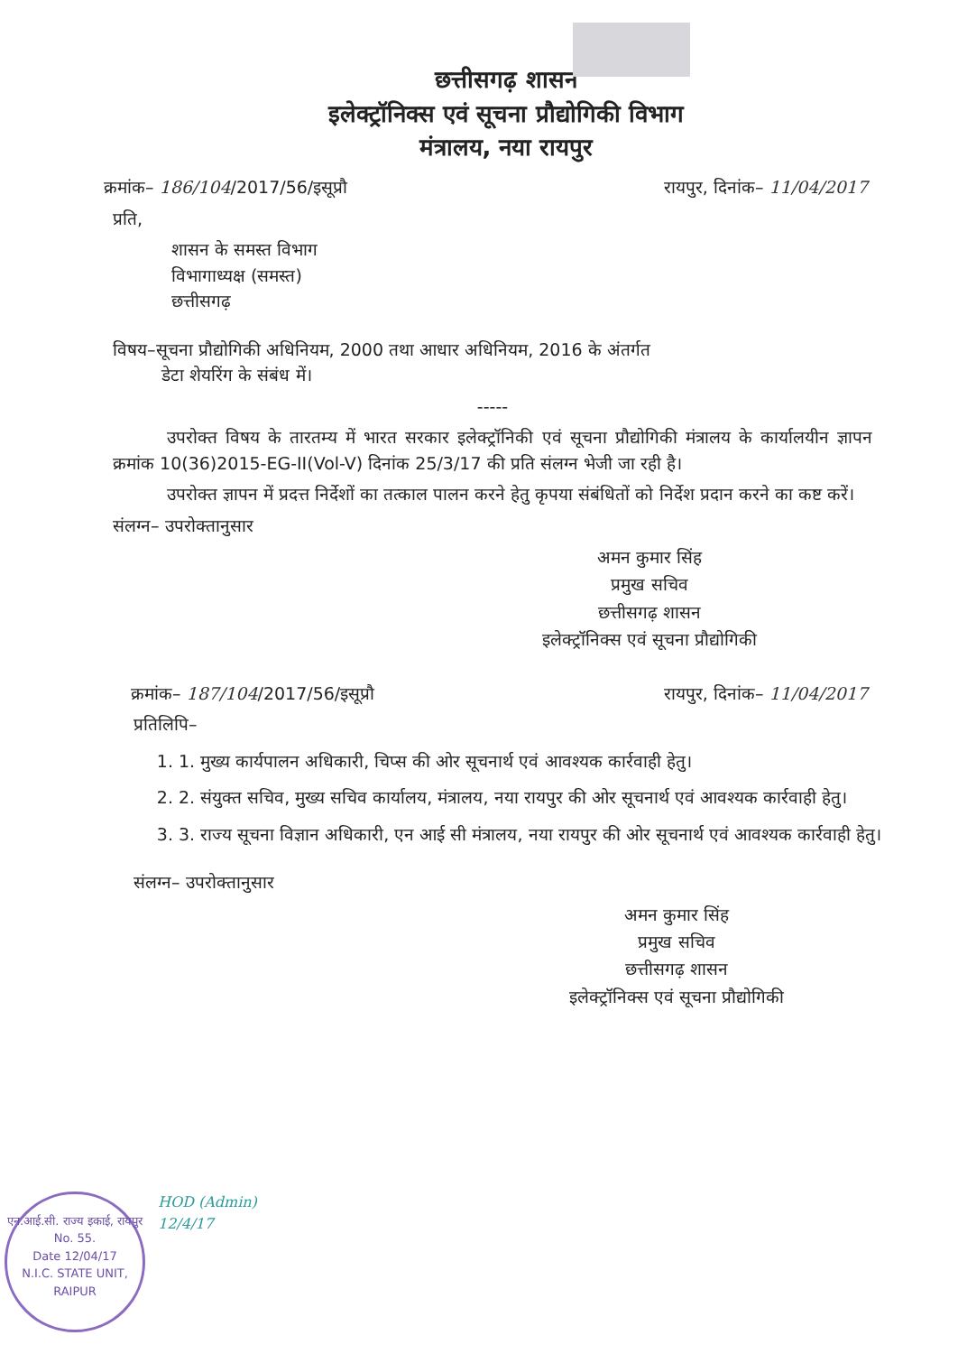छत्तीसगढ़ शासन
इलेक्ट्रॉनिक्स एवं सूचना प्रौद्योगिकी विभाग
मंत्रालय, नया रायपुर
क्रमांक– 186/104/2017/56/इसूप्रौ रायपुर, दिनांक– 11/04/2017
प्रति,
शासन के समस्त विभाग
विभागाध्यक्ष (समस्त)
छत्तीसगढ़
विषय–सूचना प्रौद्योगिकी अधिनियम, 2000 तथा आधार अधिनियम, 2016 के अंतर्गत
डेटा शेयरिंग के संबंध में।
-----
उपरोक्त विषय के तारतम्य में भारत सरकार इलेक्ट्रॉनिकी एवं सूचना प्रौद्योगिकी मंत्रालय के कार्यालयीन ज्ञापन क्रमांक 10(36)2015-EG-II(Vol-V) दिनांक 25/3/17 की प्रति संलग्न भेजी जा रही है।
उपरोक्त ज्ञापन में प्रदत्त निर्देशों का तत्काल पालन करने हेतु कृपया संबंधितों को निर्देश प्रदान करने का कष्ट करें।
संलग्न– उपरोक्तानुसार
अमन कुमार सिंह
प्रमुख सचिव
छत्तीसगढ़ शासन
इलेक्ट्रॉनिक्स एवं सूचना प्रौद्योगिकी
क्रमांक– 187/104/2017/56/इसूप्रौ रायपुर, दिनांक– 11/04/2017
प्रतिलिपि–
1. 1. मुख्य कार्यपालन अधिकारी, चिप्स की ओर सूचनार्थ एवं आवश्यक कार्रवाही हेतु।
2. 2. संयुक्त सचिव, मुख्य सचिव कार्यालय, मंत्रालय, नया रायपुर की ओर सूचनार्थ एवं आवश्यक कार्रवाही हेतु।
3. 3. राज्य सूचना विज्ञान अधिकारी, एन आई सी मंत्रालय, नया रायपुर की ओर सूचनार्थ एवं आवश्यक कार्रवाही हेतु।
संलग्न– उपरोक्तानुसार
अमन कुमार सिंह
प्रमुख सचिव
छत्तीसगढ़ शासन
इलेक्ट्रॉनिक्स एवं सूचना प्रौद्योगिकी
एन.आई.सी. राज्य इकाई, रायपुर
No. 55.
Date 12/04/17
N.I.C. STATE UNIT, RAIPUR
HOD (Admin)
12/4/17